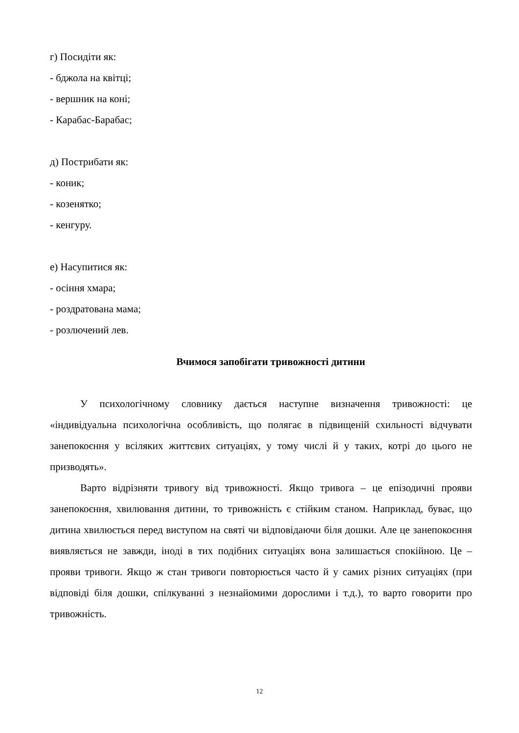г) Посидіти як:
- бджола на квітці;
- вершник на коні;
- Карабас-Барабас;
д) Пострибати як:
- коник;
- козенятко;
- кенгуру.
е) Насупитися як:
- осіння хмара;
- роздратована мама;
- розлючений лев.
Вчимося запобігати тривожності дитини
У психологічному словнику дається наступне визначення тривожності: це «індивідуальна психологічна особливість, що полягає в підвищеній схильності відчувати занепокоєння у всіляких життєвих ситуаціях, у тому числі й у таких, котрі до цього не призводять».
Варто відрізняти тривогу від тривожності. Якщо тривога – це епізодичні прояви занепокоєння, хвилювання дитини, то тривожність є стійким станом. Наприклад, буває, що дитина хвилюється перед виступом на святі чи відповідаючи біля дошки. Але це занепокоєння виявляється не завжди, іноді в тих подібних ситуаціях вона залишається спокійною. Це – прояви тривоги. Якщо ж стан тривоги повторюється часто й у самих різних ситуаціях (при відповіді біля дошки, спілкуванні з незнайомими дорослими і т.д.), то варто говорити про тривожність.
12